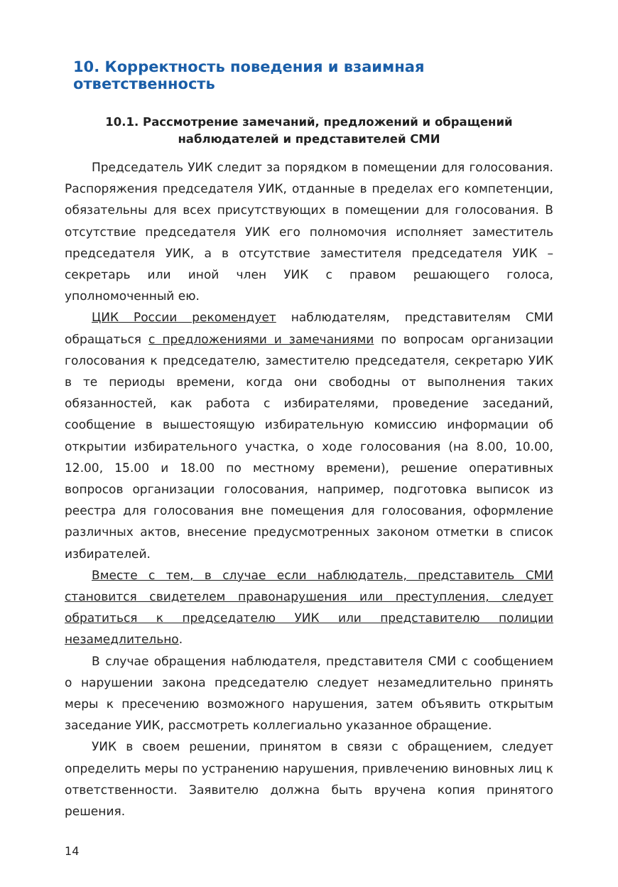10. Корректность поведения и взаимная ответственность
10.1. Рассмотрение замечаний, предложений и обращений
наблюдателей и представителей СМИ
Председатель УИК следит за порядком в помещении для голосования. Распоряжения председателя УИК, отданные в пределах его компетенции, обязательны для всех присутствующих в помещении для голосования. В отсутствие председателя УИК его полномочия исполняет заместитель председателя УИК, а в отсутствие заместителя председателя УИК – секретарь или иной член УИК с правом решающего голоса, уполномоченный ею.
ЦИК России рекомендует наблюдателям, представителям СМИ обращаться с предложениями и замечаниями по вопросам организации голосования к председателю, заместителю председателя, секретарю УИК в те периоды времени, когда они свободны от выполнения таких обязанностей, как работа с избирателями, проведение заседаний, сообщение в вышестоящую избирательную комиссию информации об открытии избирательного участка, о ходе голосования (на 8.00, 10.00, 12.00, 15.00 и 18.00 по местному времени), решение оперативных вопросов организации голосования, например, подготовка выписок из реестра для голосования вне помещения для голосования, оформление различных актов, внесение предусмотренных законом отметки в список избирателей.
Вместе с тем, в случае если наблюдатель, представитель СМИ становится свидетелем правонарушения или преступления, следует обратиться к председателю УИК или представителю полиции незамедлительно.
В случае обращения наблюдателя, представителя СМИ с сообщением о нарушении закона председателю следует незамедлительно принять меры к пресечению возможного нарушения, затем объявить открытым заседание УИК, рассмотреть коллегиально указанное обращение.
УИК в своем решении, принятом в связи с обращением, следует определить меры по устранению нарушения, привлечению виновных лиц к ответственности. Заявителю должна быть вручена копия принятого решения.
14